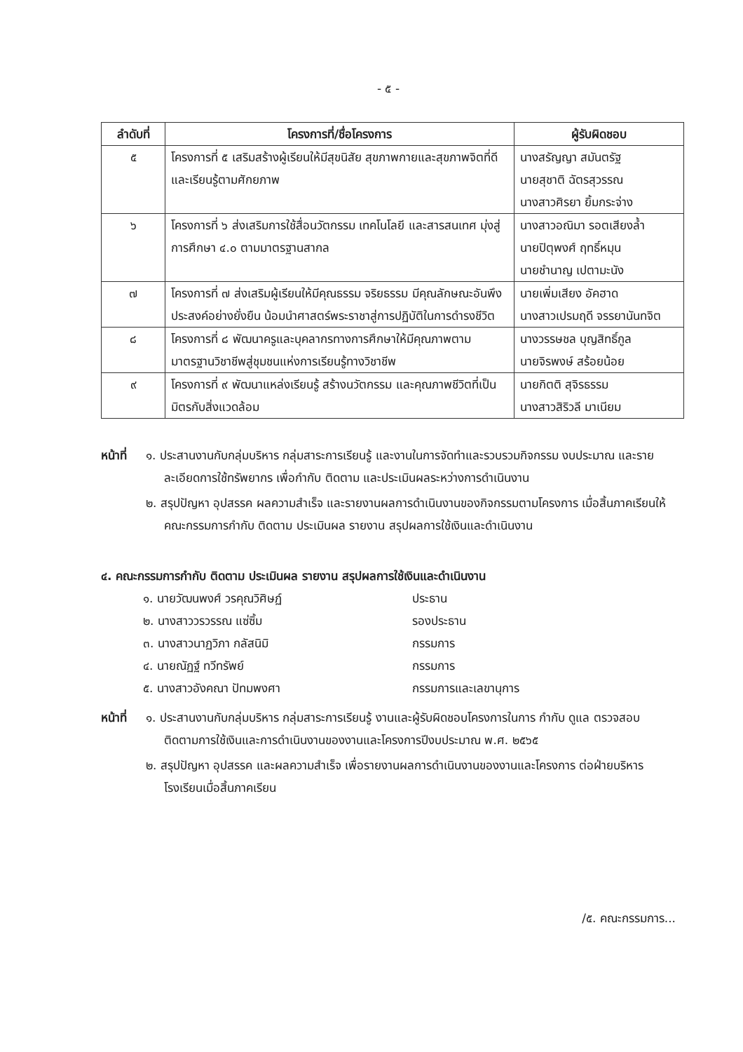- ๕ -
| ลำดับที่ | โครงการที่/ชื่อโครงการ | ผู้รับผิดชอบ |
| --- | --- | --- |
| ๕ | โครงการที่ ๕ เสริมสร้างผู้เรียนให้มีสุขนิสัย สุขภาพกายและสุขภาพจิตที่ดีและเรียนรู้ตามศักยภาพ | นางสรัญญา สมันตรัฐ นายสุชาติ ฉัตรสุวรรณ นางสาวศิรยา ยิ้มกระจ่าง |
| ๖ | โครงการที่ ๖ ส่งเสริมการใช้สื่อนวัตกรรม เทคโนโลยี และสารสนเทศ มุ่งสู่การศึกษา ๔.๐ ตามมาตรฐานสากล | นางสาวอณิมา รอตเสียงล้ำ นายปิตุพงศ์ ฤทธิ์หมุน นายชำนาญ เปตามะนัง |
| ๗ | โครงการที่ ๗ ส่งเสริมผู้เรียนให้มีคุณธรรม จริยธรรม มีคุณลักษณะอันพึงประสงค์อย่างยั่งยืน น้อมนำศาสตร์พระราชาสู่การปฏิบัติในการดำรงชีวิต | นายเพิ่มเสียง อัคฮาด นางสาวเปรมฤดี จรรยานันทจิต |
| ๘ | โครงการที่ ๘ พัฒนาครูและบุคลากรทางการศึกษาให้มีคุณภาพตามมาตรฐานวิชาชีพสู่ชุมชนแห่งการเรียนรู้ทางวิชาชีพ | นางวรรษชล บุญสิทธิ์กูล นายจิรพงษ์ สร้อยน้อย |
| ๙ | โครงการที่ ๙ พัฒนาแหล่งเรียนรู้ สร้างนวัตกรรม และคุณภาพชีวิตที่เป็นมิตรกับสิ่งแวดล้อม | นายกิตติ สุจิรธรรม นางสาวสิริวลี มาเนียม |
หน้าที่
๑. ประสานงานกับกลุ่มบริหาร กลุ่มสาระการเรียนรู้ และงานในการจัดทำและรวบรวมกิจกรรม งบประมาณ และรายละเอียดการใช้ทรัพยากร เพื่อกำกับ ติดตาม และประเมินผลระหว่างการดำเนินงาน
๒. สรุปปัญหา อุปสรรค ผลความสำเร็จ และรายงานผลการดำเนินงานของกิจกรรมตามโครงการ เมื่อสิ้นภาคเรียนให้คณะกรรมการกำกับ ติดตาม ประเมินผล รายงาน สรุปผลการใช้เงินและดำเนินงาน
๔. คณะกรรมการกำกับ ติดตาม ประเมินผล รายงาน สรุปผลการใช้เงินและดำเนินงาน
๑. นายวัฒนพงศ์ วรคุณวิศิษฏ์ ประธาน
๒. นางสาววรวรรณ แซ่ซิ้ม รองประธาน
๓. นางสาวนาฏวิภา กลัสนิมิ กรรมการ
๔. นายณัฏฐ์ ทวีทรัพย์ กรรมการ
๕. นางสาวอังคณา ปัทมพงศา กรรมการและเลขานุการ
หน้าที่
๑. ประสานงานกับกลุ่มบริหาร กลุ่มสาระการเรียนรู้ งานและผู้รับผิดชอบโครงการในการ กำกับ ดูแล ตรวจสอบ ติดตามการใช้เงินและการดำเนินงานของงานและโครงการปีงบประมาณ พ.ศ. ๒๕๖๕
๒. สรุปปัญหา อุปสรรค และผลความสำเร็จ เพื่อรายงานผลการดำเนินงานของงานและโครงการ ต่อฝ่ายบริหารโรงเรียนเมื่อสิ้นภาคเรียน
/๕. คณะกรรมการ...